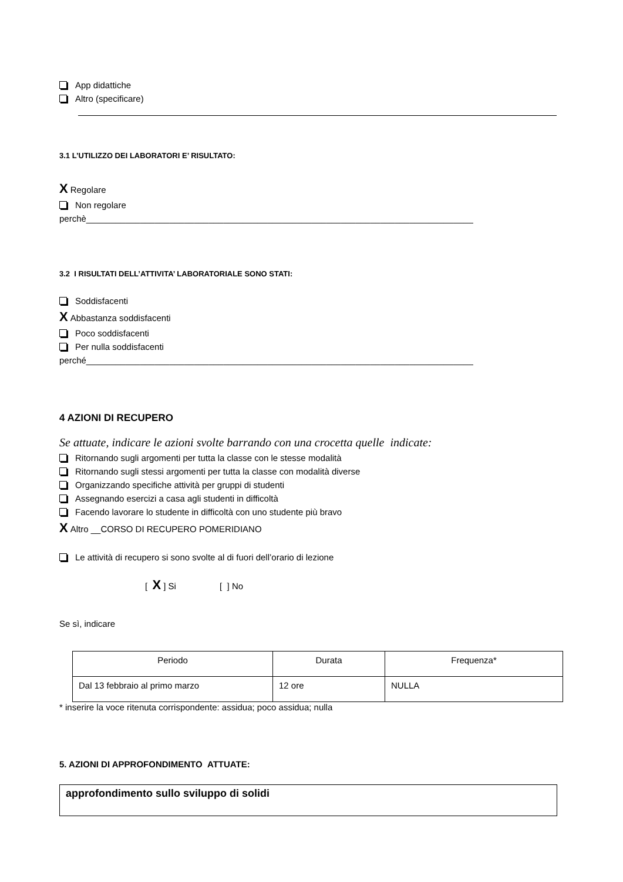App didattiche
Altro (specificare)
3.1 L’UTILIZZO DEI LABORATORI E’ RISULTATO:
X Regolare
Non regolare
perchè_______________________________________________________________________________
3.2 I RISULTATI DELL’ATTIVITA’ LABORATORIALE SONO STATI:
Soddisfacenti
X Abbastanza soddisfacenti
Poco soddisfacenti
Per nulla soddisfacenti
perché_______________________________________________________________________________
4 AZIONI DI RECUPERO
Se attuate, indicare le azioni svolte barrando con una crocetta quelle indicate:
Ritornando sugli argomenti per tutta la classe con le stesse modalità
Ritornando sugli stessi argomenti per tutta la classe con modalità diverse
Organizzando specifiche attività per gruppi di studenti
Assegnando esercizi a casa agli studenti in difficoltà
Facendo lavorare lo studente in difficoltà con uno studente più bravo
X Altro __CORSO DI RECUPERO POMERIDIANO
Le attività di recupero si sono svolte al di fuori dell’orario di lezione
[ X] Si [ ] No
Se sì, indicare
| Periodo | Durata | Frequenza* |
| Dal 13 febbraio al primo marzo | 12 ore | NULLA |
* inserire la voce ritenuta corrispondente: assidua; poco assidua; nulla
5. AZIONI DI APPROFONDIMENTO ATTUATE:
approfondimento sullo sviluppo di solidi